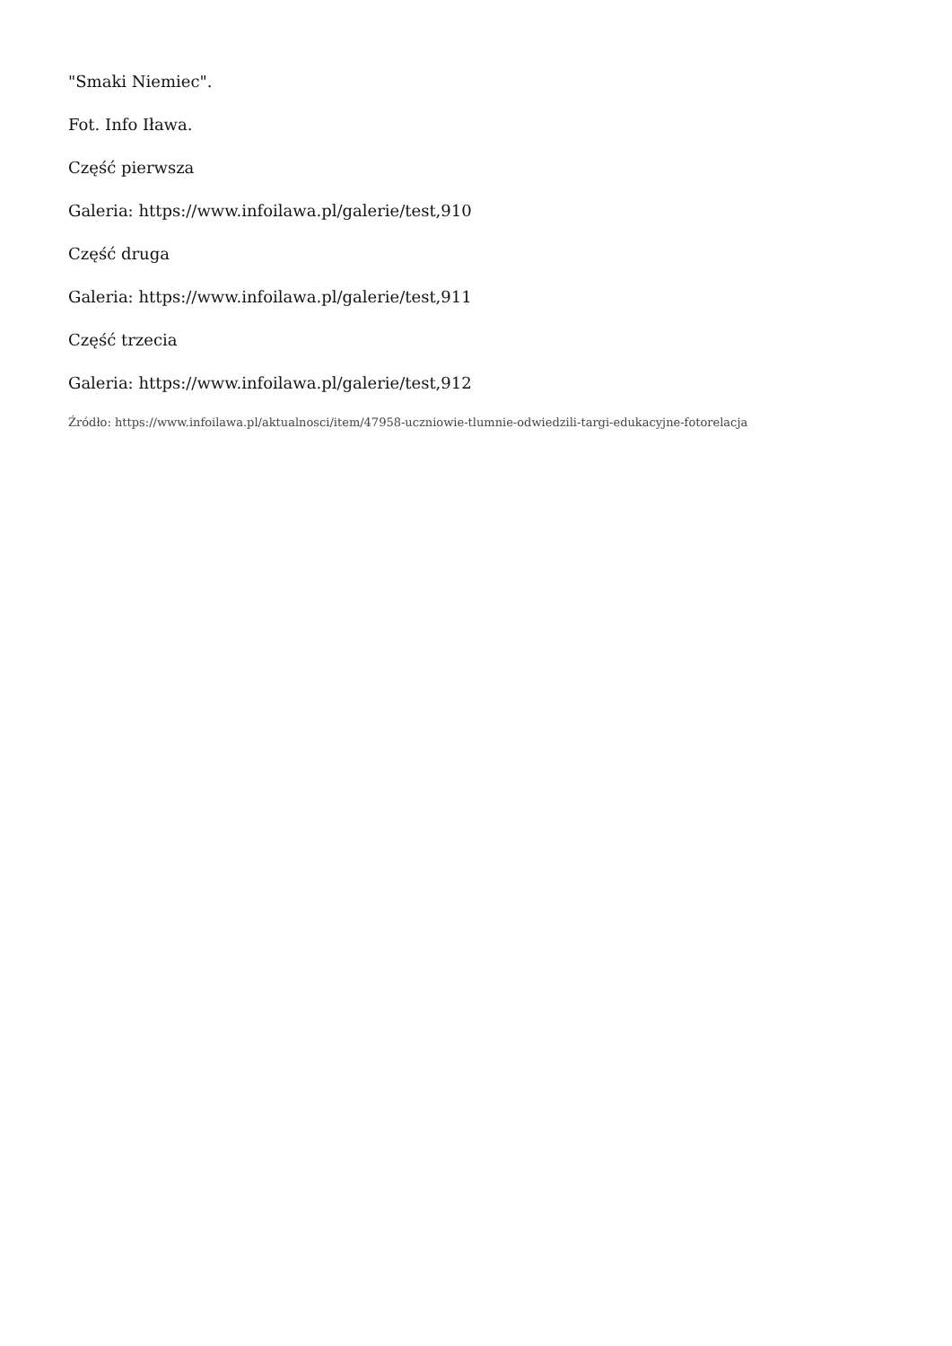"Smaki Niemiec".
Fot. Info Iława.
Część pierwsza
Galeria: https://www.infoilawa.pl/galerie/test,910
Część druga
Galeria: https://www.infoilawa.pl/galerie/test,911
Część trzecia
Galeria: https://www.infoilawa.pl/galerie/test,912
Źródło: https://www.infoilawa.pl/aktualnosci/item/47958-uczniowie-tlumnie-odwiedzili-targi-edukacyjne-fotorelacja